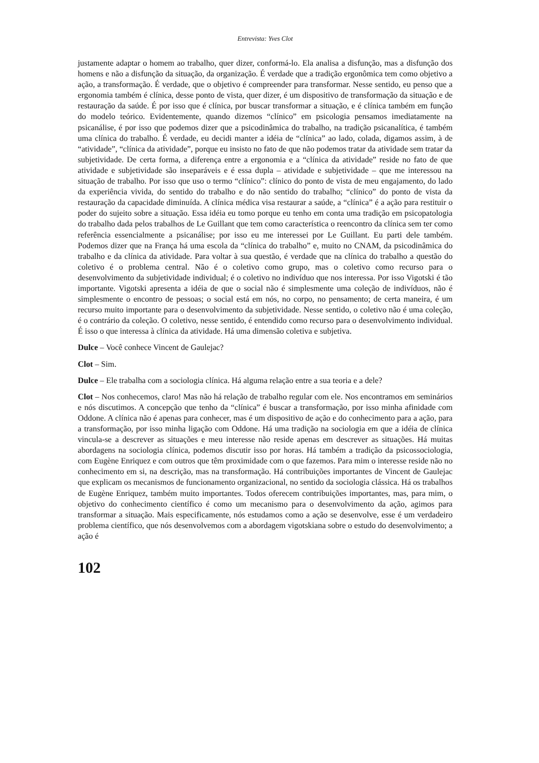Entrevista: Yves Clot
justamente adaptar o homem ao trabalho, quer dizer, conformá-lo. Ela analisa a disfunção, mas a disfunção dos homens e não a disfunção da situação, da organização. É verdade que a tradição ergonômica tem como objetivo a ação, a transformação. É verdade, que o objetivo é compreender para transformar. Nesse sentido, eu penso que a ergonomia também é clínica, desse ponto de vista, quer dizer, é um dispositivo de transformação da situação e de restauração da saúde. É por isso que é clínica, por buscar transformar a situação, e é clínica também em função do modelo teórico. Evidentemente, quando dizemos “clínico” em psicologia pensamos imediatamente na psicanálise, é por isso que podemos dizer que a psicodinâmica do trabalho, na tradição psicanalítica, é também uma clínica do trabalho. É verdade, eu decidi manter a idéia de “clínica” ao lado, colada, digamos assim, à de “atividade”, “clínica da atividade”, porque eu insisto no fato de que não podemos tratar da atividade sem tratar da subjetividade. De certa forma, a diferença entre a ergonomia e a “clínica da atividade” reside no fato de que atividade e subjetividade são inseparáveis e é essa dupla – atividade e subjetividade – que me interessou na situação de trabalho. Por isso que uso o termo “clínico”: clínico do ponto de vista de meu engajamento, do lado da experiência vivida, do sentido do trabalho e do não sentido do trabalho; “clínico” do ponto de vista da restauração da capacidade diminuída. A clínica médica visa restaurar a saúde, a “clínica” é a ação para restituir o poder do sujeito sobre a situação. Essa idéia eu tomo porque eu tenho em conta uma tradição em psicopatologia do trabalho dada pelos trabalhos de Le Guillant que tem como característica o reencontro da clínica sem ter como referência essencialmente a psicanálise; por isso eu me interessei por Le Guillant. Eu parti dele também. Podemos dizer que na França há uma escola da “clínica do trabalho” e, muito no CNAM, da psicodinâmica do trabalho e da clínica da atividade. Para voltar à sua questão, é verdade que na clínica do trabalho a questão do coletivo é o problema central. Não é o coletivo como grupo, mas o coletivo como recurso para o desenvolvimento da subjetividade individual; é o coletivo no indivíduo que nos interessa. Por isso Vigotski é tão importante. Vigotski apresenta a idéia de que o social não é simplesmente uma coleção de indivíduos, não é simplesmente o encontro de pessoas; o social está em nós, no corpo, no pensamento; de certa maneira, é um recurso muito importante para o desenvolvimento da subjetividade. Nesse sentido, o coletivo não é uma coleção, é o contrário da coleção. O coletivo, nesse sentido, é entendido como recurso para o desenvolvimento individual. É isso o que interessa à clínica da atividade. Há uma dimensão coletiva e subjetiva.
Dulce – Você conhece Vincent de Gaulejac?
Clot – Sim.
Dulce – Ele trabalha com a sociologia clínica. Há alguma relação entre a sua teoria e a dele?
Clot – Nos conhecemos, claro! Mas não há relação de trabalho regular com ele. Nos encontramos em seminários e nós discutimos. A concepção que tenho da “clínica” é buscar a transformação, por isso minha afinidade com Oddone. A clínica não é apenas para conhecer, mas é um dispositivo de ação e do conhecimento para a ação, para a transformação, por isso minha ligação com Oddone. Há uma tradição na sociologia em que a idéia de clínica vincula-se a descrever as situações e meu interesse não reside apenas em descrever as situações. Há muitas abordagens na sociologia clínica, podemos discutir isso por horas. Há também a tradição da psicossociologia, com Eugène Enriquez e com outros que têm proximidade com o que fazemos. Para mim o interesse reside não no conhecimento em si, na descrição, mas na transformação. Há contribuições importantes de Vincent de Gaulejac que explicam os mecanismos de funcionamento organizacional, no sentido da sociologia clássica. Há os trabalhos de Eugène Enriquez, também muito importantes. Todos oferecem contribuições importantes, mas, para mim, o objetivo do conhecimento científico é como um mecanismo para o desenvolvimento da ação, agimos para transformar a situação. Mais especificamente, nós estudamos como a ação se desenvolve, esse é um verdadeiro problema científico, que nós desenvolvemos com a abordagem vigotskiana sobre o estudo do desenvolvimento; a ação é
102